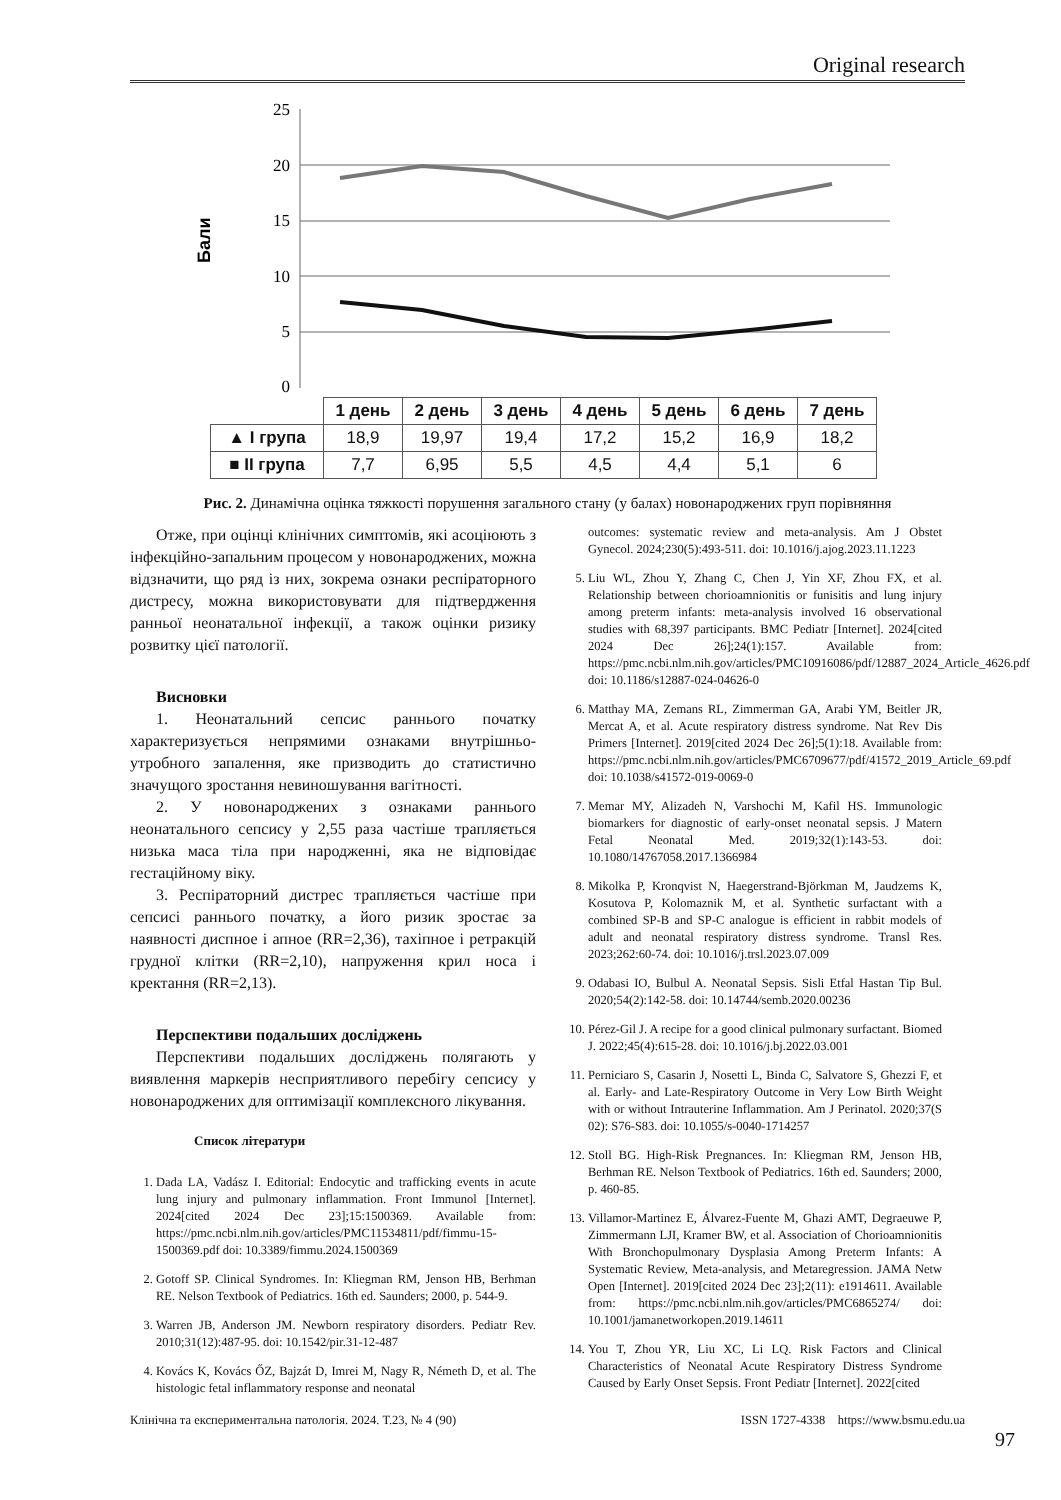Original research
Бали
25
20
15
10
5
0
| | 1 день | 2 день | 3 день | 4 день | 5 день | 6 день | 7 день |
| ▲ I група | 18,9 | 19,97 | 19,4 | 17,2 | 15,2 | 16,9 | 18,2 |
| ■ II група | 7,7 | 6,95 | 5,5 | 4,5 | 4,4 | 5,1 | 6 |
Рис. 2. Динамічна оцінка тяжкості порушення загального стану (у балах) новонароджених груп порівняння
Отже, при оцінці клінічних симптомів, які асоціюють з інфекційно-запальним процесом у новонароджених, можна відзначити, що ряд із них, зокрема ознаки респіраторного дистресу, можна використовувати для підтвердження ранньої неонатальної інфекції, а також оцінки ризику розвитку цієї патології.
Висновки
1. Неонатальний сепсис раннього початку характеризується непрямими ознаками внутрішньо-утробного запалення, яке призводить до статистично значущого зростання невиношування вагітності.
2. У новонароджених з ознаками раннього неонатального сепсису у 2,55 раза частіше трапляється низька маса тіла при народженні, яка не відповідає гестаційному віку.
3. Респіраторний дистрес трапляється частіше при сепсисі раннього початку, а його ризик зростає за наявності диспное і апное (RR=2,36), тахіпное і ретракцій грудної клітки (RR=2,10), напруження крил носа і кректання (RR=2,13).
Перспективи подальших досліджень
Перспективи подальших досліджень полягають у виявлення маркерів несприятливого перебігу сепсису у новонароджених для оптимізації комплексного лікування.
Список літератури
1. Dada LA, Vadász I. Editorial: Endocytic and trafficking events in acute lung injury and pulmonary inflammation. Front Immunol [Internet]. 2024[cited 2024 Dec 23];15:1500369. Available from: https://pmc.ncbi.nlm.nih.gov/articles/PMC11534811/pdf/fimmu-15-1500369.pdf doi: 10.3389/fimmu.2024.1500369
2. Gotoff SP. Clinical Syndromes. In: Kliegman RM, Jenson HB, Berhman RE. Nelson Textbook of Pediatrics. 16th ed. Saunders; 2000, p. 544-9.
3. Warren JB, Anderson JM. Newborn respiratory disorders. Pediatr Rev. 2010;31(12):487-95. doi: 10.1542/pir.31-12-487
4. Kovács K, Kovács ŐZ, Bajzát D, Imrei M, Nagy R, Németh D, et al. The histologic fetal inflammatory response and neonatal
outcomes: systematic review and meta-analysis. Am J Obstet Gynecol. 2024;230(5):493-511. doi: 10.1016/j.ajog.2023.11.1223
5. Liu WL, Zhou Y, Zhang C, Chen J, Yin XF, Zhou FX, et al. Relationship between chorioamnionitis or funisitis and lung injury among preterm infants: meta-analysis involved 16 observational studies with 68,397 participants. BMC Pediatr [Internet]. 2024[cited 2024 Dec 26];24(1):157. Available from: https://pmc.ncbi.nlm.nih.gov/articles/PMC10916086/pdf/12887_2024_Article_4626.pdf doi: 10.1186/s12887-024-04626-0
6. Matthay MA, Zemans RL, Zimmerman GA, Arabi YM, Beitler JR, Mercat A, et al. Acute respiratory distress syndrome. Nat Rev Dis Primers [Internet]. 2019[cited 2024 Dec 26];5(1):18. Available from: https://pmc.ncbi.nlm.nih.gov/articles/PMC6709677/pdf/41572_2019_Article_69.pdf doi: 10.1038/s41572-019-0069-0
7. Memar MY, Alizadeh N, Varshochi M, Kafil HS. Immunologic biomarkers for diagnostic of early-onset neonatal sepsis. J Matern Fetal Neonatal Med. 2019;32(1):143-53. doi: 10.1080/14767058.2017.1366984
8. Mikolka P, Kronqvist N, Haegerstrand-Björkman M, Jaudzems K, Kosutova P, Kolomaznik M, et al. Synthetic surfactant with a combined SP-B and SP-C analogue is efficient in rabbit models of adult and neonatal respiratory distress syndrome. Transl Res. 2023;262:60-74. doi: 10.1016/j.trsl.2023.07.009
9. Odabasi IO, Bulbul A. Neonatal Sepsis. Sisli Etfal Hastan Tip Bul. 2020;54(2):142-58. doi: 10.14744/semb.2020.00236
10. Pérez-Gil J. A recipe for a good clinical pulmonary surfactant. Biomed J. 2022;45(4):615-28. doi: 10.1016/j.bj.2022.03.001
11. Perniciaro S, Casarin J, Nosetti L, Binda C, Salvatore S, Ghezzi F, et al. Early- and Late-Respiratory Outcome in Very Low Birth Weight with or without Intrauterine Inflammation. Am J Perinatol. 2020;37(S 02): S76-S83. doi: 10.1055/s-0040-1714257
12. Stoll BG. High-Risk Pregnances. In: Kliegman RM, Jenson HB, Berhman RE. Nelson Textbook of Pediatrics. 16th ed. Saunders; 2000, p. 460-85.
13. Villamor-Martinez E, Álvarez-Fuente M, Ghazi AMT, Degraeuwe P, Zimmermann LJI, Kramer BW, et al. Association of Chorioamnionitis With Bronchopulmonary Dysplasia Among Preterm Infants: A Systematic Review, Meta-analysis, and Metaregression. JAMA Netw Open [Internet]. 2019[cited 2024 Dec 23];2(11): e1914611. Available from: https://pmc.ncbi.nlm.nih.gov/articles/PMC6865274/ doi: 10.1001/jamanetworkopen.2019.14611
14. You T, Zhou YR, Liu XC, Li LQ. Risk Factors and Clinical Characteristics of Neonatal Acute Respiratory Distress Syndrome Caused by Early Onset Sepsis. Front Pediatr [Internet]. 2022[cited
Клінічна та експериментальна патологія. 2024. Т.23, № 4 (90) ISSN 1727-4338 https://www.bsmu.edu.ua
97